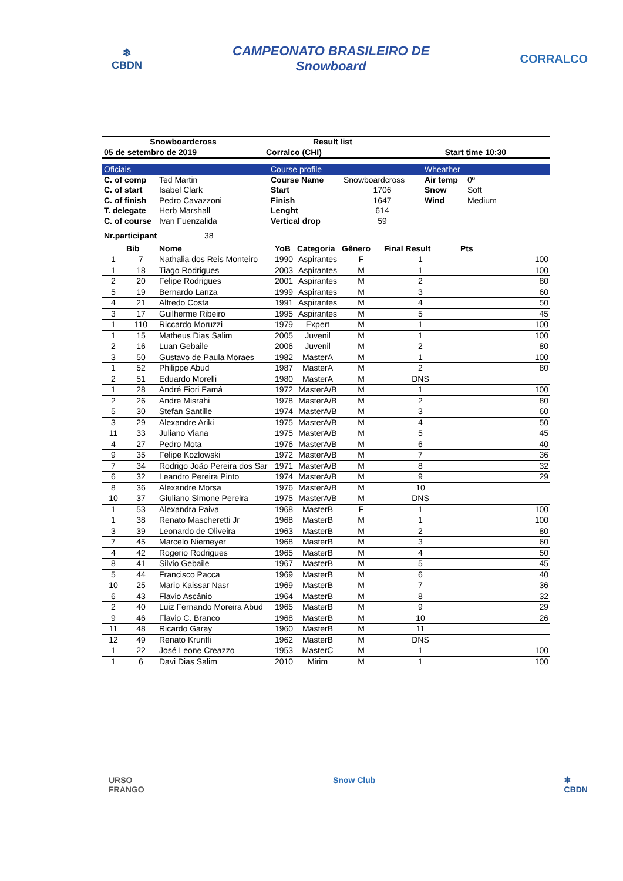❄
CBDN
CAMPEONATO BRASILEIRO DE
Snowboard
CORRALCO
| Snowboardcross | Result list | |
| 05 de setembro de 2019 | Corralco (CHI) | Start time 10:30 |
| Oficiais | | Course profile | | Wheather | |
| C. of comp | Ted Martin | Course Name | Snowboardcross | Air temp | 0º |
| C. of start | Isabel Clark | Start | 1706 | Snow | Soft |
| C. of finish | Pedro Cavazzoni | Finish | 1647 | Wind | Medium |
| T. delegate | Herb Marshall | Lenght | 614 | | |
| C. of course | Ivan Fuenzalida | Vertical drop | 59 | | |
| Nr.participant | 38 | | | | |
| | Bib | Nome | YoB | Categoria | Gênero | Final Result | Pts |
| --- | --- | --- | --- | --- | --- | --- | --- |
| 1 | 7 | Nathalia dos Reis Monteiro | 1990 | Aspirantes | F | 1 | 100 |
| 1 | 18 | Tiago Rodrigues | 2003 | Aspirantes | M | 1 | 100 |
| 2 | 20 | Felipe Rodrigues | 2001 | Aspirantes | M | 2 | 80 |
| 5 | 19 | Bernardo Lanza | 1999 | Aspirantes | M | 3 | 60 |
| 4 | 21 | Alfredo Costa | 1991 | Aspirantes | M | 4 | 50 |
| 3 | 17 | Guilherme Ribeiro | 1995 | Aspirantes | M | 5 | 45 |
| 1 | 110 | Riccardo Moruzzi | 1979 | Expert | M | 1 | 100 |
| 1 | 15 | Matheus Dias Salim | 2005 | Juvenil | M | 1 | 100 |
| 2 | 16 | Luan Gebaile | 2006 | Juvenil | M | 2 | 80 |
| 3 | 50 | Gustavo de Paula Moraes | 1982 | MasterA | M | 1 | 100 |
| 1 | 52 | Philippe Abud | 1987 | MasterA | M | 2 | 80 |
| 2 | 51 | Eduardo Morelli | 1980 | MasterA | M | DNS | |
| 1 | 28 | André Fiori Famá | 1972 | MasterA/B | M | 1 | 100 |
| 2 | 26 | Andre Misrahi | 1978 | MasterA/B | M | 2 | 80 |
| 5 | 30 | Stefan Santille | 1974 | MasterA/B | M | 3 | 60 |
| 3 | 29 | Alexandre Ariki | 1975 | MasterA/B | M | 4 | 50 |
| 11 | 33 | Juliano Viana | 1975 | MasterA/B | M | 5 | 45 |
| 4 | 27 | Pedro Mota | 1976 | MasterA/B | M | 6 | 40 |
| 9 | 35 | Felipe Kozlowski | 1972 | MasterA/B | M | 7 | 36 |
| 7 | 34 | Rodrigo João Pereira dos Sar | 1971 | MasterA/B | M | 8 | 32 |
| 6 | 32 | Leandro Pereira Pinto | 1974 | MasterA/B | M | 9 | 29 |
| 8 | 36 | Alexandre Morsa | 1976 | MasterA/B | M | 10 | |
| 10 | 37 | Giuliano Simone Pereira | 1975 | MasterA/B | M | DNS | |
| 1 | 53 | Alexandra Paiva | 1968 | MasterB | F | 1 | 100 |
| 1 | 38 | Renato Mascheretti Jr | 1968 | MasterB | M | 1 | 100 |
| 3 | 39 | Leonardo de Oliveira | 1963 | MasterB | M | 2 | 80 |
| 7 | 45 | Marcelo Niemeyer | 1968 | MasterB | M | 3 | 60 |
| 4 | 42 | Rogerio Rodrigues | 1965 | MasterB | M | 4 | 50 |
| 8 | 41 | Silvio Gebaile | 1967 | MasterB | M | 5 | 45 |
| 5 | 44 | Francisco Pacca | 1969 | MasterB | M | 6 | 40 |
| 10 | 25 | Mario Kaissar Nasr | 1969 | MasterB | M | 7 | 36 |
| 6 | 43 | Flavio Ascânio | 1964 | MasterB | M | 8 | 32 |
| 2 | 40 | Luiz Fernando Moreira Abud | 1965 | MasterB | M | 9 | 29 |
| 9 | 46 | Flavio C. Branco | 1968 | MasterB | M | 10 | 26 |
| 11 | 48 | Ricardo Garay | 1960 | MasterB | M | 11 | |
| 12 | 49 | Renato Krunfli | 1962 | MasterB | M | DNS | |
| 1 | 22 | José Leone Creazzo | 1953 | MasterC | M | 1 | 100 |
| 1 | 6 | Davi Dias Salim | 2010 | Mirim | M | 1 | 100 |
URSO
FRANGO
Snow Club ❄
CBDN